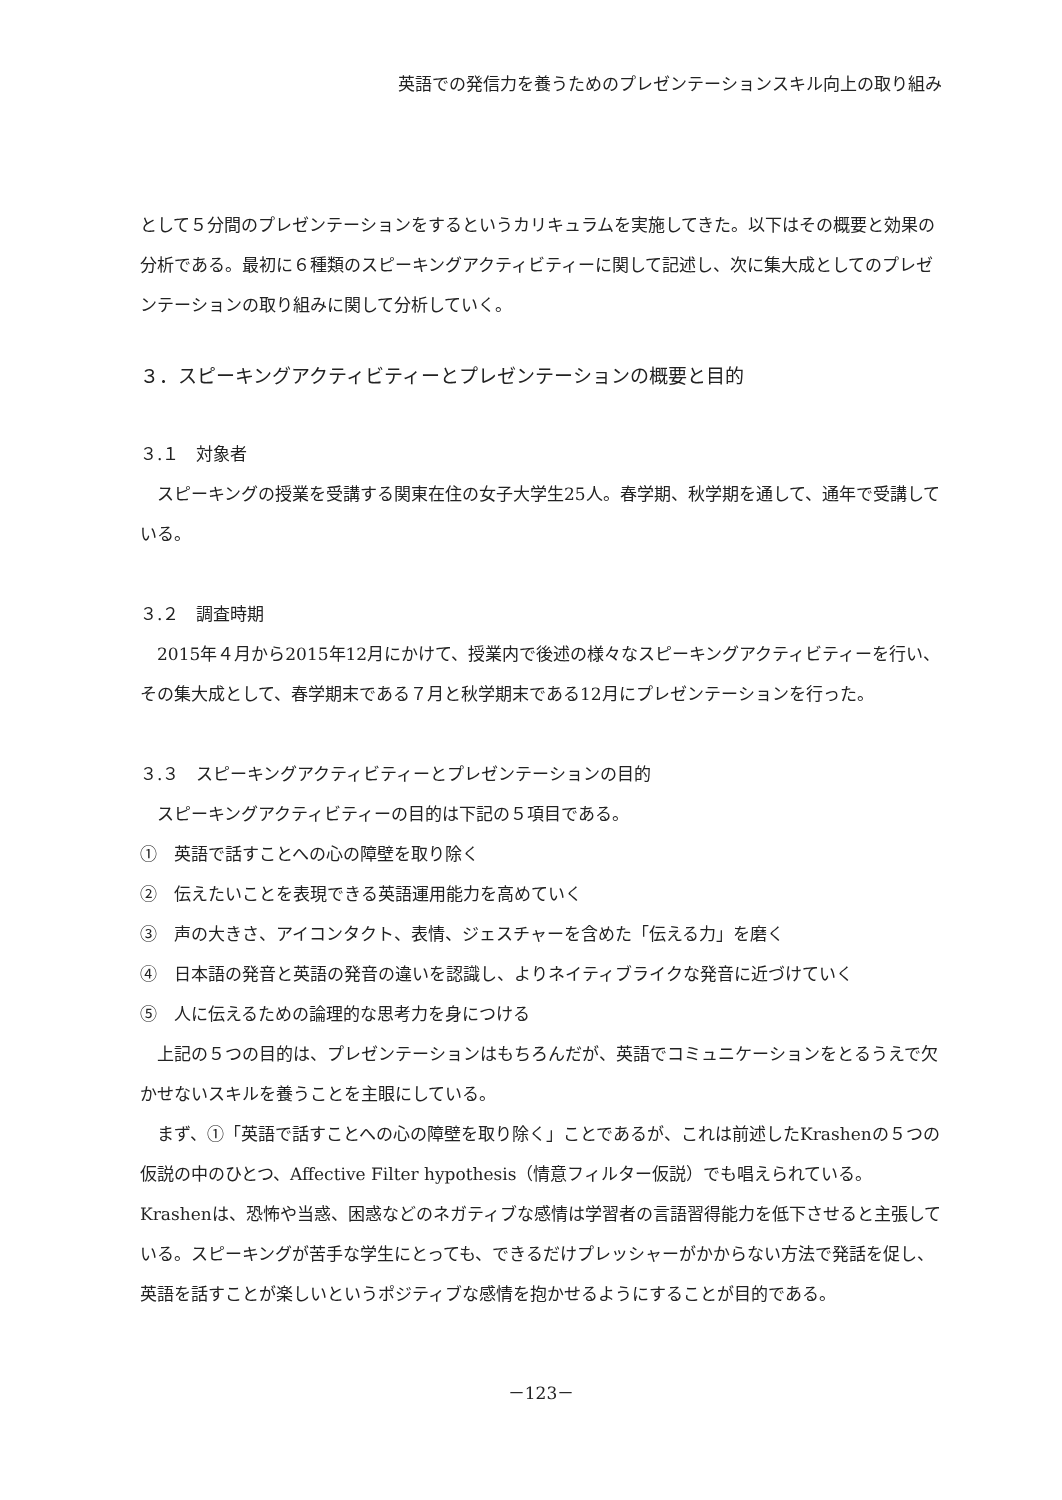英語での発信力を養うためのプレゼンテーションスキル向上の取り組み
として５分間のプレゼンテーションをするというカリキュラムを実施してきた。以下はその概要と効果の分析である。最初に６種類のスピーキングアクティビティーに関して記述し、次に集大成としてのプレゼンテーションの取り組みに関して分析していく。
３．スピーキングアクティビティーとプレゼンテーションの概要と目的
３.１　対象者
スピーキングの授業を受講する関東在住の女子大学生25人。春学期、秋学期を通して、通年で受講している。
３.２　調査時期
2015年４月から2015年12月にかけて、授業内で後述の様々なスピーキングアクティビティーを行い、その集大成として、春学期末である７月と秋学期末である12月にプレゼンテーションを行った。
３.３　スピーキングアクティビティーとプレゼンテーションの目的
スピーキングアクティビティーの目的は下記の５項目である。
①　英語で話すことへの心の障壁を取り除く
②　伝えたいことを表現できる英語運用能力を高めていく
③　声の大きさ、アイコンタクト、表情、ジェスチャーを含めた「伝える力」を磨く
④　日本語の発音と英語の発音の違いを認識し、よりネイティブライクな発音に近づけていく
⑤　人に伝えるための論理的な思考力を身につける
上記の５つの目的は、プレゼンテーションはもちろんだが、英語でコミュニケーションをとるうえで欠かせないスキルを養うことを主眼にしている。
まず、①「英語で話すことへの心の障壁を取り除く」ことであるが、これは前述したKrashenの５つの仮説の中のひとつ、Affective Filter hypothesis（情意フィルター仮説）でも唱えられている。Krashenは、恐怖や当惑、困惑などのネガティブな感情は学習者の言語習得能力を低下させると主張している。スピーキングが苦手な学生にとっても、できるだけプレッシャーがかからない方法で発話を促し、英語を話すことが楽しいというポジティブな感情を抱かせるようにすることが目的である。
－123－